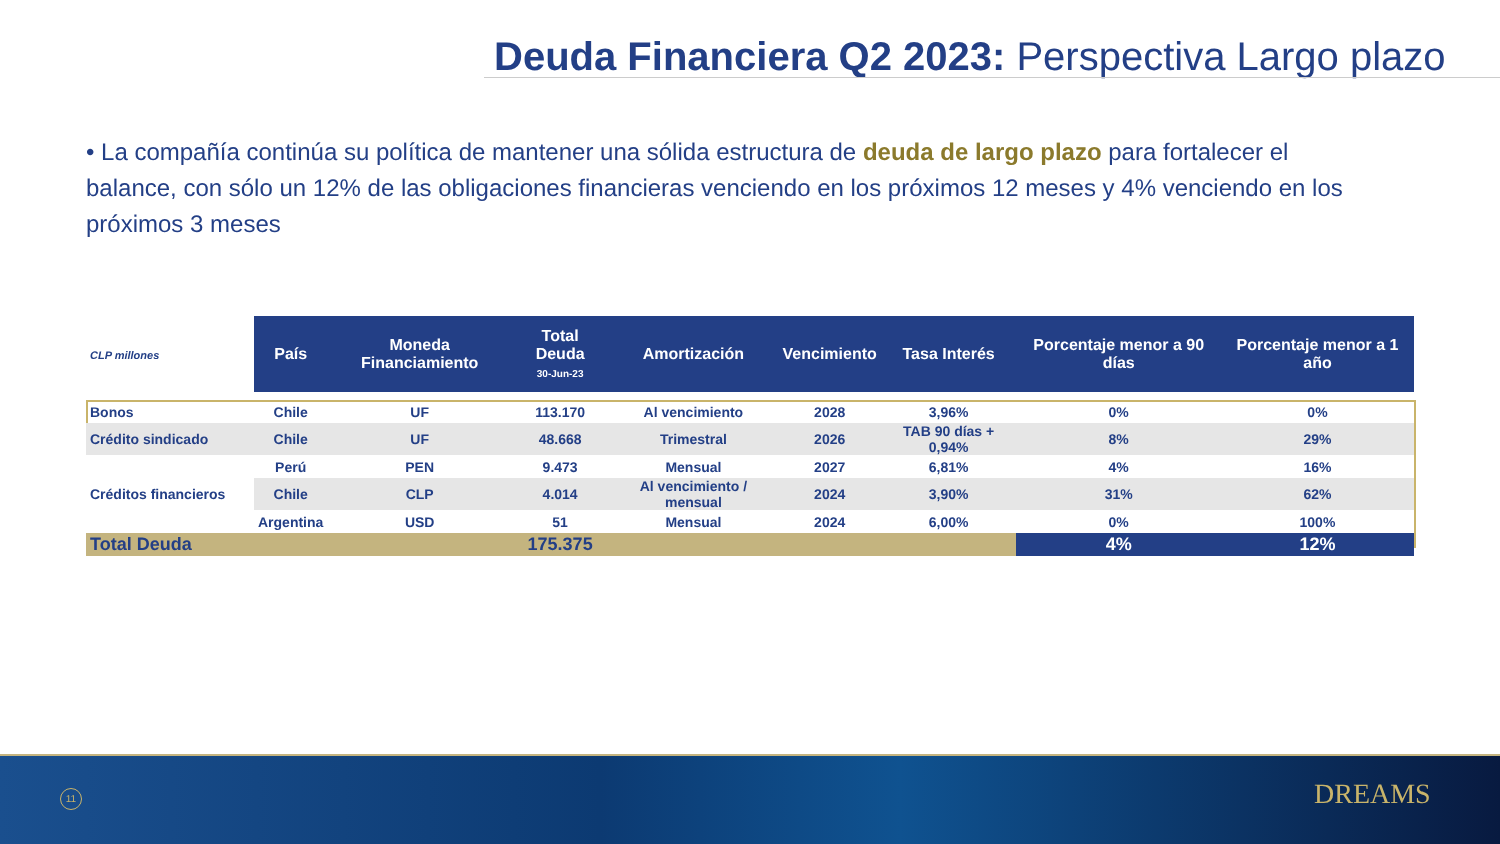Deuda Financiera Q2 2023: Perspectiva Largo plazo
• La compañía continúa su política de mantener una sólida estructura de deuda de largo plazo para fortalecer el balance, con sólo un 12% de las obligaciones financieras venciendo en los próximos 12 meses y 4% venciendo en los próximos 3 meses
| CLP millones | País | Moneda Financiamiento | Total Deuda 30-Jun-23 | Amortización | Vencimiento | Tasa Interés | Porcentaje menor a 90 días | Porcentaje menor a 1 año |
| Bonos | Chile | UF | 113.170 | Al vencimiento | 2028 | 3,96% | 0% | 0% |
| Crédito sindicado | Chile | UF | 48.668 | Trimestral | 2026 | TAB 90 días + 0,94% | 8% | 29% |
| Créditos financieros | Perú | PEN | 9.473 | Mensual | 2027 | 6,81% | 4% | 16% |
| | Chile | CLP | 4.014 | Al vencimiento / mensual | 2024 | 3,90% | 31% | 62% |
| | Argentina | USD | 51 | Mensual | 2024 | 6,00% | 0% | 100% |
| Total Deuda | | | 175.375 | | | | 4% | 12% |
11 DREAMS